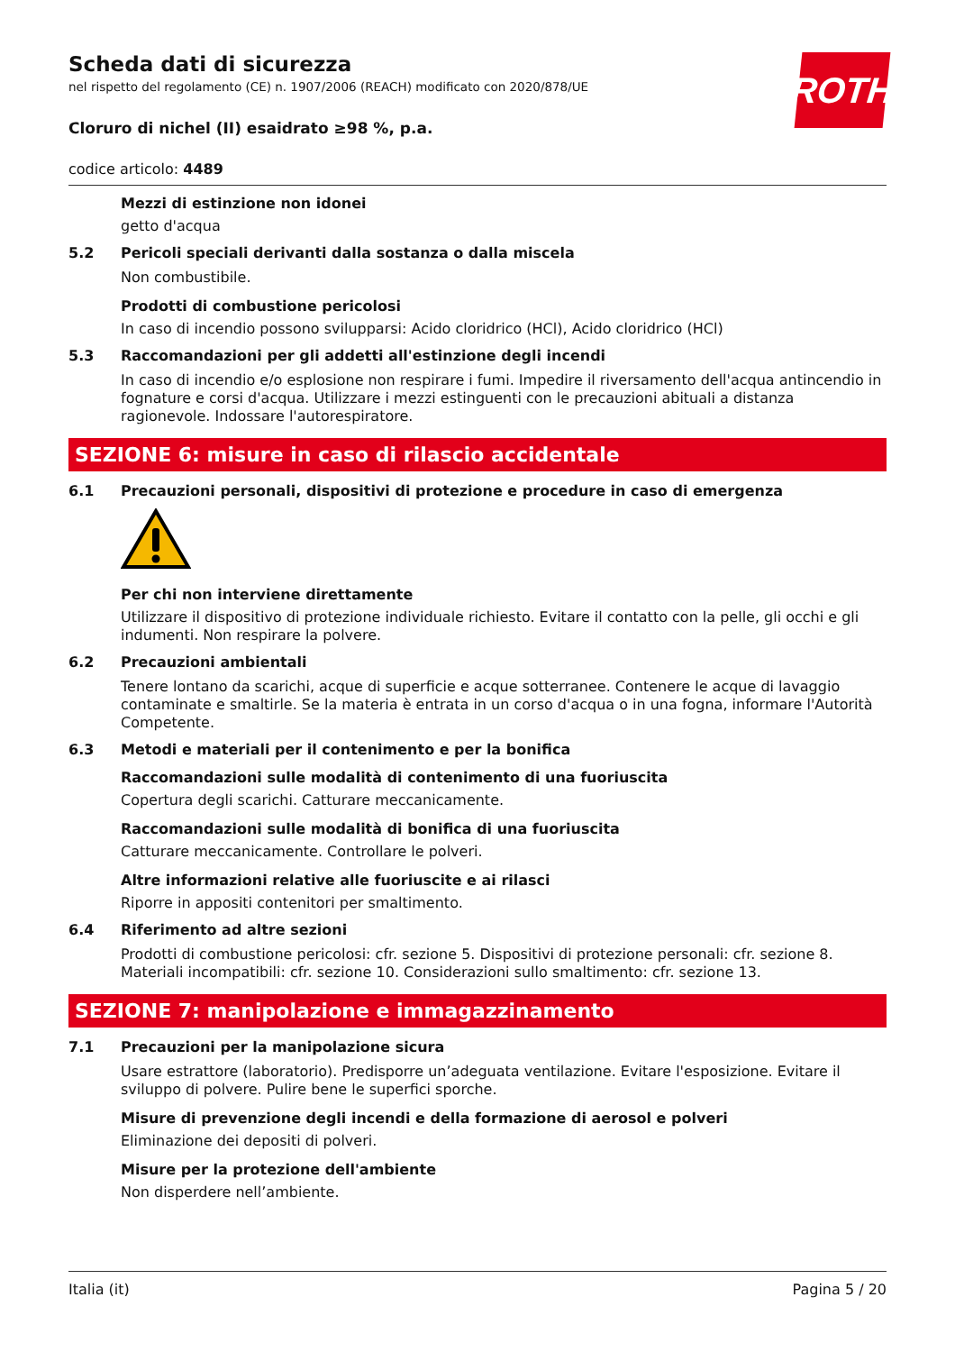ROTH
Scheda dati di sicurezza
nel rispetto del regolamento (CE) n. 1907/2006 (REACH) modificato con 2020/878/UE
Cloruro di nichel (II) esaidrato ≥98 %, p.a.
codice articolo: 4489
Mezzi di estinzione non idonei
getto d'acqua
5.2 Pericoli speciali derivanti dalla sostanza o dalla miscela
Non combustibile.
Prodotti di combustione pericolosi
In caso di incendio possono svilupparsi: Acido cloridrico (HCl), Acido cloridrico (HCl)
5.3 Raccomandazioni per gli addetti all'estinzione degli incendi
In caso di incendio e/o esplosione non respirare i fumi. Impedire il riversamento dell'acqua antincendio in fognature e corsi d'acqua. Utilizzare i mezzi estinguenti con le precauzioni abituali a distanza ragionevole. Indossare l'autorespiratore.
SEZIONE 6: misure in caso di rilascio accidentale
6.1 Precauzioni personali, dispositivi di protezione e procedure in caso di emergenza
Per chi non interviene direttamente
Utilizzare il dispositivo di protezione individuale richiesto. Evitare il contatto con la pelle, gli occhi e gli indumenti. Non respirare la polvere.
6.2 Precauzioni ambientali
Tenere lontano da scarichi, acque di superficie e acque sotterranee. Contenere le acque di lavaggio contaminate e smaltirle. Se la materia è entrata in un corso d'acqua o in una fogna, informare l'Autorità Competente.
6.3 Metodi e materiali per il contenimento e per la bonifica
Raccomandazioni sulle modalità di contenimento di una fuoriuscita
Copertura degli scarichi. Catturare meccanicamente.
Raccomandazioni sulle modalità di bonifica di una fuoriuscita
Catturare meccanicamente. Controllare le polveri.
Altre informazioni relative alle fuoriuscite e ai rilasci
Riporre in appositi contenitori per smaltimento.
6.4 Riferimento ad altre sezioni
Prodotti di combustione pericolosi: cfr. sezione 5. Dispositivi di protezione personali: cfr. sezione 8. Materiali incompatibili: cfr. sezione 10. Considerazioni sullo smaltimento: cfr. sezione 13.
SEZIONE 7: manipolazione e immagazzinamento
7.1 Precauzioni per la manipolazione sicura
Usare estrattore (laboratorio). Predisporre un’adeguata ventilazione. Evitare l'esposizione. Evitare il sviluppo di polvere. Pulire bene le superfici sporche.
Misure di prevenzione degli incendi e della formazione di aerosol e polveri
Eliminazione dei depositi di polveri.
Misure per la protezione dell'ambiente
Non disperdere nell’ambiente.
Italia (it) Pagina 5 / 20